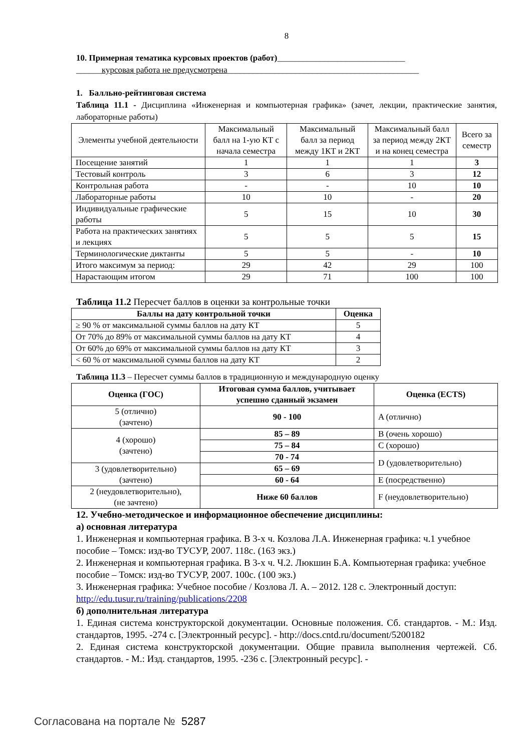8
10. Примерная тематика курсовых проектов (работ)______________________________
______курсовая работа не предусмотрена_____________________________________________
1. Балльно-рейтинговая система
Таблица 11.1 - Дисциплина «Инженерная и компьютерная графика» (зачет, лекции, практические занятия, лабораторные работы)
| Элементы учебной деятельности | Максимальный балл на 1-ую КТ с начала семестра | Максимальный балл за период между 1КТ и 2КТ | Максимальный балл за период между 2КТ и на конец семестра | Всего за семестр |
| Посещение занятий | 1 | 1 | 1 | 3 |
| Тестовый контроль | 3 | 6 | 3 | 12 |
| Контрольная работа | - | - | 10 | 10 |
| Лабораторные работы | 10 | 10 | - | 20 |
| Индивидуальные графические работы | 5 | 15 | 10 | 30 |
| Работа на практических занятиях и лекциях | 5 | 5 | 5 | 15 |
| Терминологические диктанты | 5 | 5 | - | 10 |
| Итого максимум за период: | 29 | 42 | 29 | 100 |
| Нарастающим итогом | 29 | 71 | 100 | 100 |
Таблица 11.2 Пересчет баллов в оценки за контрольные точки
| Баллы на дату контрольной точки | Оценка |
| --- | --- |
| ≥ 90 % от максимальной суммы баллов на дату КТ | 5 |
| От 70% до 89% от максимальной суммы баллов на дату КТ | 4 |
| От 60% до 69% от максимальной суммы баллов на дату КТ | 3 |
| < 60 % от максимальной суммы баллов на дату КТ | 2 |
Таблица 11.3 – Пересчет суммы баллов в традиционную и международную оценку
| Оценка (ГОС) | Итоговая сумма баллов, учитывает успешно сданный экзамен | Оценка (ECTS) |
| --- | --- | --- |
| 5 (отлично) (зачтено) | 90 - 100 | A (отлично) |
| 4 (хорошо) (зачтено) | 85 – 89 | B (очень хорошо) |
| | 75 – 84 | C (хорошо) |
| | 70 - 74 | D (удовлетворительно) |
| 3 (удовлетворительно) (зачтено) | 65 – 69 | |
| | 60 - 64 | E (посредственно) |
| 2 (неудовлетворительно), (не зачтено) | Ниже 60 баллов | F (неудовлетворительно) |
12. Учебно-методическое и информационное обеспечение дисциплины:
а) основная литература
1. Инженерная и компьютерная графика. В 3-х ч. Козлова Л.А. Инженерная графика: ч.1 учебное пособие – Томск: изд-во ТУСУР, 2007. 118с. (163 экз.)
2. Инженерная и компьютерная графика. В 3-х ч. Ч.2. Люкшин Б.А. Компьютерная графика: учебное пособие – Томск: изд-во ТУСУР, 2007. 100с. (100 экз.)
3. Инженерная графика: Учебное пособие / Козлова Л. А. – 2012. 128 с. Электронный доступ: http://edu.tusur.ru/training/publications/2208
б) дополнительная литература
1. Единая система конструкторской документации. Основные положения. Сб. стандартов. - М.: Изд. стандартов, 1995. -274 с. [Электронный ресурс]. - http://docs.cntd.ru/document/5200182
2. Единая система конструкторской документации. Общие правила выполнения чертежей. Сб. стандартов. - М.: Изд. стандартов, 1995. -236 с. [Электронный ресурс]. -
Согласована на портале № 5287